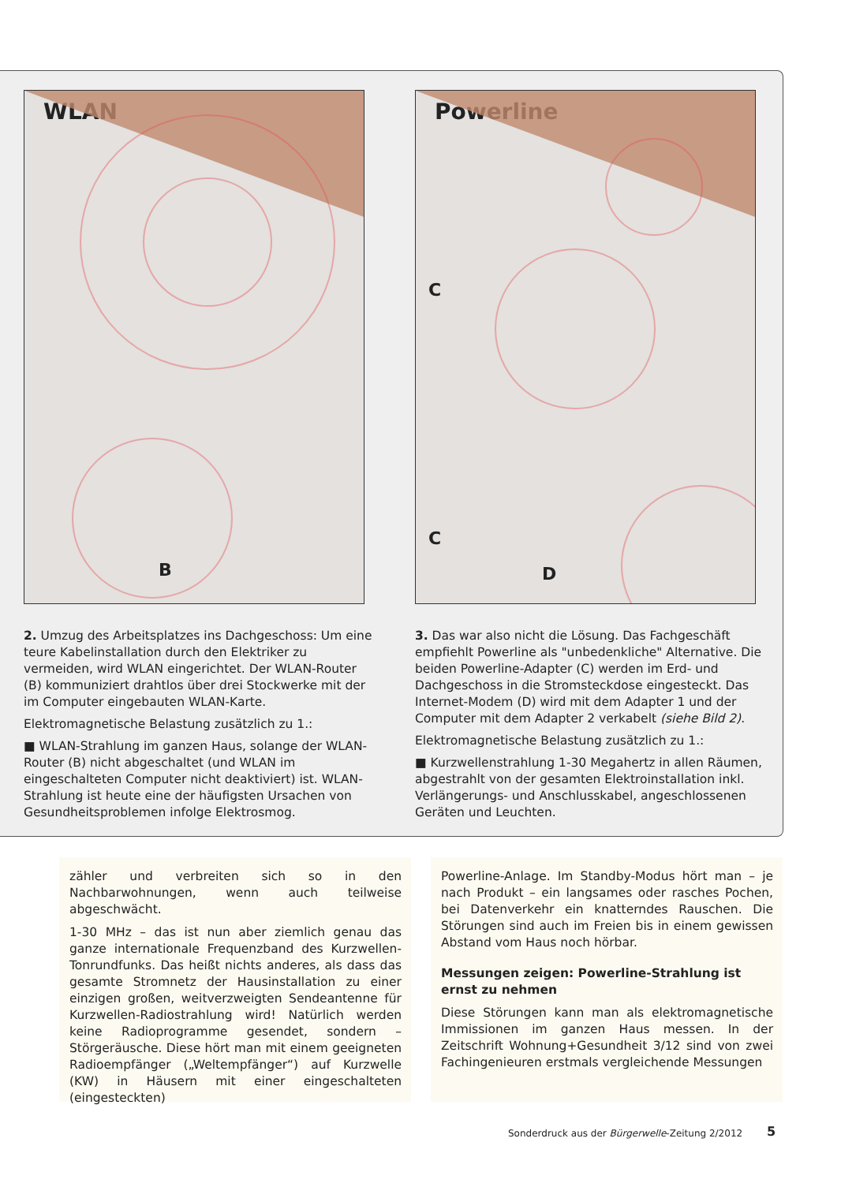WLAN
B
2. Umzug des Arbeitsplatzes ins Dachgeschoss: Um eine teure Kabelinstallation durch den Elektriker zu vermeiden, wird WLAN eingerichtet. Der WLAN-Router (B) kommuniziert drahtlos über drei Stockwerke mit der im Computer eingebauten WLAN-Karte.
Elektromagnetische Belastung zusätzlich zu 1.:
■ WLAN-Strahlung im ganzen Haus, solange der WLAN-Router (B) nicht abgeschaltet (und WLAN im eingeschalteten Computer nicht deaktiviert) ist. WLAN-Strahlung ist heute eine der häufigsten Ursachen von Gesundheitsproblemen infolge Elektrosmog.
Powerline
C
C
D
3. Das war also nicht die Lösung. Das Fachgeschäft empfiehlt Powerline als "unbedenkliche" Alternative. Die beiden Powerline-Adapter (C) werden im Erd- und Dachgeschoss in die Stromsteckdose eingesteckt. Das Internet-Modem (D) wird mit dem Adapter 1 und der Computer mit dem Adapter 2 verkabelt (siehe Bild 2).
Elektromagnetische Belastung zusätzlich zu 1.:
■ Kurzwellenstrahlung 1-30 Megahertz in allen Räumen, abgestrahlt von der gesamten Elektroinstallation inkl. Verlängerungs- und Anschlusskabel, angeschlossenen Geräten und Leuchten.
zähler und verbreiten sich so in den Nachbarwohnungen, wenn auch teilweise abgeschwächt.
1-30 MHz – das ist nun aber ziemlich genau das ganze internationale Frequenzband des Kurzwellen-Tonrundfunks. Das heißt nichts anderes, als dass das gesamte Stromnetz der Hausinstallation zu einer einzigen großen, weitverzweigten Sendeantenne für Kurzwellen-Radiostrahlung wird! Natürlich werden keine Radioprogramme gesendet, sondern – Störgeräusche. Diese hört man mit einem geeigneten Radioempfänger („Weltempfänger“) auf Kurzwelle (KW) in Häusern mit einer eingeschalteten (eingesteckten)
Powerline-Anlage. Im Standby-Modus hört man – je nach Produkt – ein langsames oder rasches Pochen, bei Datenverkehr ein knatterndes Rauschen. Die Störungen sind auch im Freien bis in einem gewissen Abstand vom Haus noch hörbar.
Messungen zeigen: Powerline-Strahlung ist ernst zu nehmen
Diese Störungen kann man als elektromagnetische Immissionen im ganzen Haus messen. In der Zeitschrift Wohnung+Gesundheit 3/12 sind von zwei Fachingenieuren erstmals vergleichende Messungen
Sonderdruck aus der Bürgerwelle-Zeitung 2/2012
5